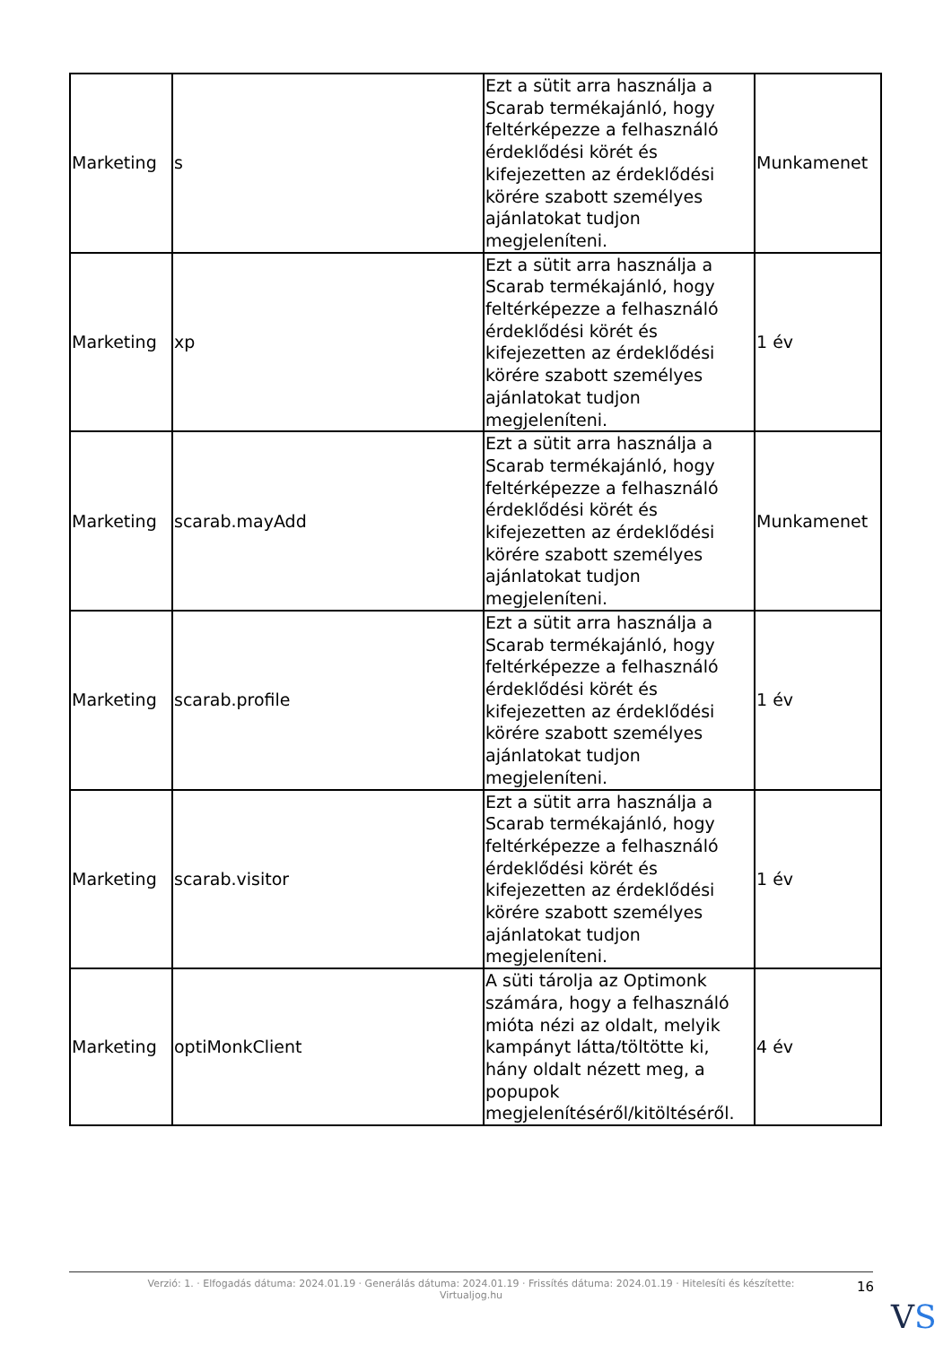| Marketing | s | Ezt a sütit arra használja a Scarab termékajánló, hogy feltérképezze a felhasználó érdeklődési körét és kifejezetten az érdeklődési körére szabott személyes ajánlatokat tudjon megjeleníteni. | Munkamenet |
| Marketing | xp | Ezt a sütit arra használja a Scarab termékajánló, hogy feltérképezze a felhasználó érdeklődési körét és kifejezetten az érdeklődési körére szabott személyes ajánlatokat tudjon megjeleníteni. | 1 év |
| Marketing | scarab.mayAdd | Ezt a sütit arra használja a Scarab termékajánló, hogy feltérképezze a felhasználó érdeklődési körét és kifejezetten az érdeklődési körére szabott személyes ajánlatokat tudjon megjeleníteni. | Munkamenet |
| Marketing | scarab.profile | Ezt a sütit arra használja a Scarab termékajánló, hogy feltérképezze a felhasználó érdeklődési körét és kifejezetten az érdeklődési körére szabott személyes ajánlatokat tudjon megjeleníteni. | 1 év |
| Marketing | scarab.visitor | Ezt a sütit arra használja a Scarab termékajánló, hogy feltérképezze a felhasználó érdeklődési körét és kifejezetten az érdeklődési körére szabott személyes ajánlatokat tudjon megjeleníteni. | 1 év |
| Marketing | optiMonkClient | A süti tárolja az Optimonk számára, hogy a felhasználó mióta nézi az oldalt, melyik kampányt látta/töltötte ki, hány oldalt nézett meg, a popupok megjelenítéséről/kitöltéséről. | 4 év |
Verzió: 1. · Elfogadás dátuma: 2024.01.19 · Generálás dátuma: 2024.01.19 · Frissítés dátuma: 2024.01.19 · Hitelesíti és készítette:
Virtualjog.hu
16
VS